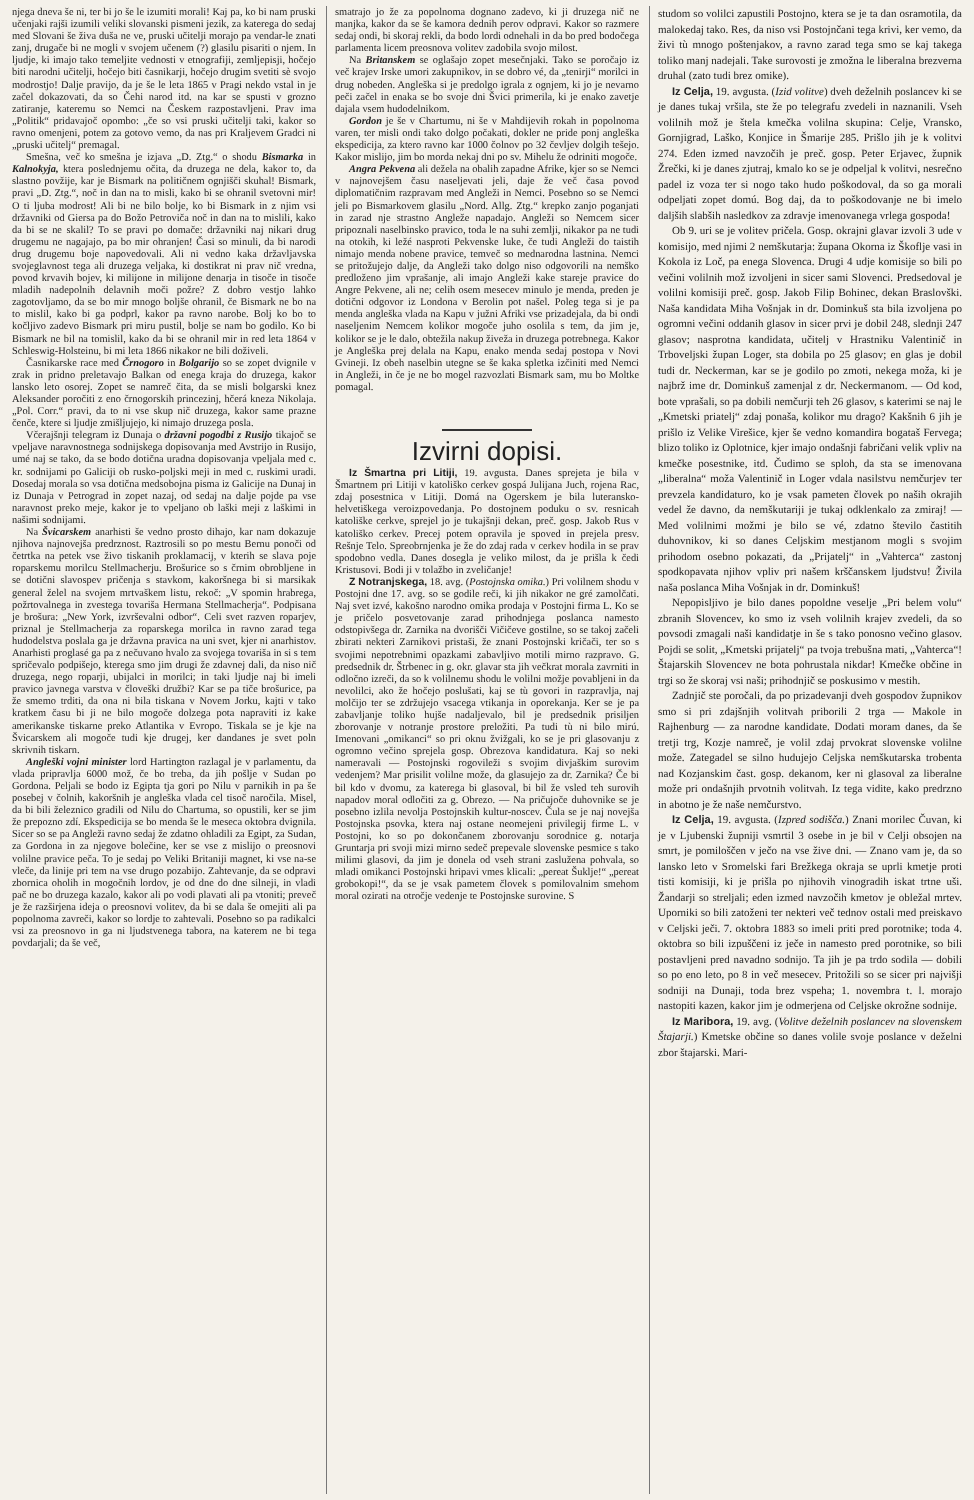njega dneva še ni, ter bi jo še le izumiti morali! Kaj pa, ko bi nam pruski učenjaki rajši izumili veliki slovanski pismeni jezik, za katerega do sedaj med Slovani še živa duša ne ve, pruski učitelji morajo pa vendar-le znati zanj, drugače bi ne mogli v svojem učenem (?) glasilu pisariti o njem. In ljudje, ki imajo tako temeljite vednosti v etnografiji, zemljepisji, hočejo biti narodni učitelji, hočejo biti časnikarji, hočejo drugim svetiti sè svojo modrostjo! Dalje pravijo, da je še le leta 1865 v Pragi nekdo vstal in je začel dokazovati, da so Čehi narod itd. na kar se spusti v grozno zatiranje, kateremu so Nemci na Českem razpostavljeni. Prav ima „Politik“ pridavajoč opombo: „če so vsi pruski učitelji taki, kakor so ravno omenjeni, potem za gotovo vemo, da nas pri Kraljevem Gradci ni „pruski učitelj“ premagal.
Smešna, več ko smešna je izjava „D. Ztg.“ o shodu Bismarka in Kalnokyja, ktera poslednjemu očita, da druzega ne dela, kakor to, da slastno povžije, kar je Bismark na političnem ognjišči skuhal! Bismark, pravi „D. Ztg.“, noč in dan na to misli, kako bi se ohranil svetovni mir! O ti ljuba modrost! Ali bi ne bilo bolje, ko bi Bismark in z njim vsi državniki od Giersa pa do Božo Petroviča noč in dan na to mislili, kako da bi se ne skalil? To se pravi po domače: državniki naj nikari drug drugemu ne nagajajo, pa bo mir ohranjen! Časi so minuli, da bi narodi drug drugemu boje napovedovali. Ali ni vedno kaka državljavska svojeglavnost tega ali druzega veljaka, ki dostikrat ni prav nič vredna, povod krvavih bojev, ki milijone in milijone denarja in tisoče in tisoče mladih nadepolnih delavnih moči požre? Z dobro vestjo lahko zagotovljamo, da se bo mir mnogo boljše ohranil, če Bismark ne bo na to mislil, kako bi ga podprl, kakor pa ravno narobe. Bolj ko bo to kočljivo zadevo Bismark pri miru pustil, bolje se nam bo godilo. Ko bi Bismark ne bil na tomislil, kako da bi se ohranil mir in red leta 1864 v Schleswig-Holsteinu, bi mi leta 1866 nikakor ne bili doživeli.
Časnikarske race med Črnogoro in Bolgarijo so se zopet dvignile v zrak in pridno preletavajo Balkan od enega kraja do druzega, kakor lansko leto osorej. Zopet se namreč čita, da se misli bolgarski knez Aleksander poročiti z eno črnogorskih princezinj, hčerá kneza Nikolaja. „Pol. Corr.“ pravi, da to ni vse skup nič druzega, kakor same prazne čenče, ktere si ljudje zmišljujejo, ki nimajo druzega posla.
Včerajšnji telegram iz Dunaja o državni pogodbi z Rusijo tikajoč se vpeljave naravnostnega sodnijskega dopisovanja med Avstrijo in Rusijo, umé naj se tako, da se bodo dotična uradna dopisovanja vpeljala med c. kr. sodnijami po Galiciji ob rusko-poljski meji in med c. ruskimi uradi. Dosedaj morala so vsa dotična medsobojna pisma iz Galicije na Dunaj in iz Dunaja v Petrograd in zopet nazaj, od sedaj na dalje pojde pa vse naravnost preko meje, kakor je to vpeljano ob laški meji z laškimi in našimi sodnijami.
Na Švicarskem anarhisti še vedno prosto dihajo, kar nam dokazuje njihova najnovejša predrznost. Raztrosili so po mestu Bernu ponoči od četrtka na petek vse živo tiskanih proklamacij, v kterih se slava poje roparskemu morilcu Stellmacherju. Brošurice so s črnim obrobljene in se dotični slavospev pričenja s stavkom, kakoršnega bi si marsikak general želel na svojem mrtvaškem listu, rekoč: „V spomin hrabrega, požrtovalnega in zvestega tovariša Hermana Stellmacherja“. Podpisana je brošura: „New York, izvrševalni odbor“. Celi svet razven roparjev, priznal je Stellmacherja za roparskega morilca in ravno zarad tega hudodelstva poslala ga je državna pravica na uni svet, kjer ni anarhistov. Anarhisti proglasé ga pa z nečuvano hvalo za svojega tovariša in si s tem spričevalo podpišejo, kterega smo jim drugi že zdavnej dali, da niso nič druzega, nego roparji, ubijalci in morilci; in taki ljudje naj bi imeli pravico javnega varstva v človeški družbi? Kar se pa tiče brošurice, pa že smemo trditi, da ona ni bila tiskana v Novem Jorku, kajti v tako kratkem času bi ji ne bilo mogoče dolzega pota napraviti iz kake amerikanske tiskarne preko Atlantika v Evropo. Tiskala se je kje na Švicarskem ali mogoče tudi kje drugej, ker dandanes je svet poln skrivnih tiskarn.
Angleški vojni minister lord Hartington razlagal je v parlamentu, da vlada pripravlja 6000 mož, če bo treba, da jih pošlje v Sudan po Gordona. Peljali se bodo iz Egipta tja gori po Nilu v parnikih in pa še posebej v čolnih, kakoršnih je angleška vlada cel tisoč naročila. Misel, da bi bili železnico gradili od Nilu do Chartuma, so opustili, ker se jim že prepozno zdí. Ekspedicija se bo menda še le meseca oktobra dvignila. Sicer so se pa Angleži ravno sedaj že zdatno ohladili za Egipt, za Sudan, za Gordona in za njegove bolečine, ker se vse z mislijo o preosnovi volilne pravice peča. To je sedaj po Veliki Britaniji magnet, ki vse na-se vleče, da linije pri tem na vse drugo pozabijo. Zahtevanje, da se odpravi zbornica oholih in mogočnih lordov, je od dne do dne silneji, in vladi pač ne bo druzega kazalo, kakor ali po vodi plavati ali pa vtoniti; preveč je že razširjena ideja o preosnovi volitev, da bi se dala še omejiti ali pa popolnoma zavreči, kakor so lordje to zahtevali. Posebno so pa radikalci vsi za preosnovo in ga ni ljudstvenega tabora, na katerem ne bi tega povdarjali; da še več,
smatrajo jo že za popolnoma dognano zadevo, ki ji druzega nič ne manjka, kakor da se še kamora dednih perov odpravi. Kakor so razmere sedaj ondi, bi skoraj rekli, da bodo lordi odnehali in da bo pred bodočega parlamenta licem preosnova volitev zadobila svojo milost.
Na Britanskem se oglašajo zopet mesečnjaki. Tako se poročajo iz več krajev Irske umori zakupnikov, in se dobro vé, da „tenirji“ morilci in drug nobeden. Angleška si je predolgo igrala z ognjem, ki jo je nevarno peči začel in enaka se bo svoje dni Švici primerila, ki je enako zavetje dajala vsem hudodelnikom.
Gordon je še v Chartumu, ni še v Mahdijevih rokah in popolnoma varen, ter misli ondi tako dolgo počakati, dokler ne pride ponj angleška ekspedicija, za ktero ravno kar 1000 čolnov po 32 čevljev dolgih tešejo. Kakor mislijo, jim bo morda nekaj dni po sv. Mihelu že odriniti mogoče.
Angra Pekvena ali dežela na obalih zapadne Afrike, kjer so se Nemci v najnovejšem času naseljevati jeli, daje že več časa povod diplomatičnim razpravam med Angleži in Nemci. Posebno so se Nemci jeli po Bismarkovem glasilu „Nord. Allg. Ztg.“ krepko zanjo poganjati in zarad nje strastno Angleže napadajo. Angleži so Nemcem sicer pripoznali naselbinsko pravico, toda le na suhi zemlji, nikakor pa ne tudi na otokih, ki ležé nasproti Pekvenske luke, če tudi Angleži do taistih nimajo menda nobene pravice, temveč so mednarodna lastnina. Nemci se pritožujejo dalje, da Angleži tako dolgo niso odgovorili na nemško predloženo jim vprašanje, ali imajo Angleži kake stareje pravice do Angre Pekvene, ali ne; celih osem mesecev minulo je menda, preden je dotični odgovor iz Londona v Berolin pot našel. Poleg tega si je pa menda angleška vlada na Kapu v južni Afriki vse prizadejala, da bi ondi naseljenim Nemcem kolikor mogoče juho osolila s tem, da jim je, kolikor se je le dalo, obtežila nakup živeža in druzega potrebnega. Kakor je Angleška prej delala na Kapu, enako menda sedaj postopa v Novi Gvineji. Iz obeh naselbin utegne se še kaka spletka izčiniti med Nemci in Angleži, in če je ne bo mogel razvozlati Bismark sam, mu bo Moltke pomagal.
Izvirni dopisi.
Iz Šmartna pri Litiji, 19. avgusta. Danes sprejeta je bila v Šmartnem pri Litiji v katoliško cerkev gospá Julijana Juch, rojena Rac, zdaj posestnica v Litiji. Domá na Ogerskem je bila luteransko-helvetiškega veroizpovedanja. Po dostojnem poduku o sv. resnicah katoliške cerkve, sprejel jo je tukajšnji dekan, preč. gosp. Jakob Rus v katoliško cerkev. Precej potem opravila je spoved in prejela presv. Rešnje Telo. Spreobrnjenka je že do zdaj rada v cerkev hodila in se prav spodobno vedla. Danes dosegla je veliko milost, da je prišla k čedi Kristusovi. Bodi ji v tolažbo in zveličanje!
Z Notranjskega, 18. avg. (Postojnska omika.) Pri volilnem shodu v Postojni dne 17. avg. so se godile reči, ki jih nikakor ne gré zamolčati. Naj svet izvé, kakošno narodno omika prodaja v Postojni firma L. Ko se je pričelo posvetovanje zarad prihodnjega poslanca namesto odstopivšega dr. Zarnika na dvorišči Vičičeve gostilne, so se takoj začeli zbirati nekteri Zarnikovi pristaši, že znani Postojnski kričači, ter so s svojimi nepotrebnimi opazkami zabavljivo motili mirno razpravo. G. predsednik dr. Štrbenec in g. okr. glavar sta jih večkrat morala zavrniti in odločno izreči, da so k volilnemu shodu le volilni možje povabljeni in da nevolilci, ako že hočejo poslušati, kaj se tù govori in razpravlja, naj molčijo ter se zdržujejo vsacega vtikanja in oporekanja. Ker se je pa zabavljanje toliko hujše nadaljevalo, bil je predsednik prisiljen zborovanje v notranje prostore preložiti. Pa tudi tù ni bilo mirú. Imenovani „omikanci“ so pri oknu žvižgali, ko se je pri glasovanju z ogromno večino sprejela gosp. Obrezova kandidatura. Kaj so neki nameravali — Postojnski rogovileži s svojim divjaškim surovim vedenjem? Mar prisilit volilne može, da glasujejo za dr. Zarnika? Če bi bil kdo v dvomu, za katerega bi glasoval, bi bil že vsled teh surovih napadov moral odločiti za g. Obrezo. — Na pričujoče duhovnike se je posebno izlila nevolja Postojnskih kultur-noscev. Čula se je naj novejša Postojnska psovka, ktera naj ostane neomejeni privilegij firme L. v Postojni, ko so po dokončanem zborovanju sorodnice g. notarja Gruntarja pri svoji mizi mirno sedeč prepevale slovenske pesmice s tako milimi glasovi, da jim je donela od vseh strani zaslužena pohvala, so mladi omikanci Postojnski hripavi vmes klicali: „pereat Šuklje!“ „pereat grobokopi!“, da se je vsak pametem človek s pomilovalnim smehom moral ozirati na otročje vedenje te Postojnske surovine. S
studom so volilci zapustili Postojno, ktera se je ta dan osramotila, da malokedaj tako. Res, da niso vsi Postojnčani tega krivi, ker vemo, da živi tù mnogo poštenjakov, a ravno zarad tega smo se kaj takega toliko manj nadejali. Take surovosti je zmožna le liberalna brezverna druhal (zato tudi brez omike).
Iz Celja, 19. avgusta. (Izid volitve) dveh deželnih poslancev ki se je danes tukaj vršila, ste že po telegrafu zvedeli in naznanili. Vseh volilnih mož je štela kmečka volilna skupina: Celje, Vransko, Gornjigrad, Laško, Konjice in Šmarije 285. Prišlo jih je k volitvi 274. Eden izmed navzočih je preč. gosp. Peter Erjavec, župnik Žrečki, ki je danes zjutraj, kmalo ko se je odpeljal k volitvi, nesrečno padel iz voza ter si nogo tako hudo poškodoval, da so ga morali odpeljati zopet domú. Bog daj, da to poškodovanje ne bi imelo daljših slabših nasledkov za zdravje imenovanega vrlega gospoda!
Ob 9. uri se je volitev pričela. Gosp. okrajni glavar izvoli 3 ude v komisijo, med njimi 2 nemškutarja: župana Okorna iz Škoflje vasi in Kokola iz Loč, pa enega Slovenca. Drugi 4 udje komisije so bili po večini volilnih mož izvoljeni in sicer sami Slovenci. Predsedoval je volilni komisiji preč. gosp. Jakob Filip Bohinec, dekan Braslovški. Naša kandidata Miha Vošnjak in dr. Dominkuš sta bila izvoljena po ogromni večini oddanih glasov in sicer prvi je dobil 248, slednji 247 glasov; nasprotna kandidata, učitelj v Hrastniku Valentinič in Trboveljski župan Loger, sta dobila po 25 glasov; en glas je dobil tudi dr. Neckerman, kar se je godilo po zmoti, nekega moža, ki je najbrž ime dr. Dominkuš zamenjal z dr. Neckermanom. — Od kod, bote vprašali, so pa dobili nemčurji teh 26 glasov, s katerimi se naj le „Kmetski priatelj“ zdaj ponaša, kolikor mu drago? Kakšnih 6 jih je prišlo iz Velike Virešice, kjer še vedno komandira bogataš Fervega; blizo toliko iz Oplotnice, kjer imajo ondašnji fabričani velik vpliv na kmečke posestnike, itd. Čudimo se sploh, da sta se imenovana „liberalna“ moža Valentinič in Loger vdala nasilstvu nemčurjev ter prevzela kandidaturo, ko je vsak pameten človek po naših okrajih vedel že davno, da nemškutariji je tukaj odklenkalo za zmiraj! — Med volilnimi možmi je bilo se vé, zdatno število častitih duhovnikov, ki so danes Celjskim mestjanom mogli s svojim prihodom osebno pokazati, da „Prijatelj“ in „Vahterca“ zastonj spodkopavata njihov vpliv pri našem krščanskem ljudstvu! Živila naša poslanca Miha Vošnjak in dr. Dominkuš!
Nepopisljivo je bilo danes popoldne veselje „Pri belem volu“ zbranih Slovencev, ko smo iz vseh volilnih krajev zvedeli, da so povsodi zmagali naši kandidatje in še s tako ponosno večino glasov. Pojdi se solit, „Kmetski prijatelj“ pa tvoja trebušna mati, „Vahterca“! Štajarskih Slovencev ne bota pohrustala nikdar! Kmečke občine in trgi so že skoraj vsi naši; prihodnjič se poskusimo v mestih.
Zadnjič ste poročali, da po prizadevanji dveh gospodov župnikov smo si pri zdajšnjih volitvah priborili 2 trga — Makole in Rajhenburg — za narodne kandidate. Dodati moram danes, da še tretji trg, Kozje namreč, je volil zdaj prvokrat slovenske volilne može. Zategadel se silno hudujejo Celjska nemškutarska trobenta nad Kozjanskim čast. gosp. dekanom, ker ni glasoval za liberalne može pri ondašnjih prvotnih volitvah. Iz tega vidite, kako predrzno in abotno je že naše nemčurstvo.
Iz Celja, 19. avgusta. (Izpred sodišča.) Znani morilec Čuvan, ki je v Ljubenski župniji vsmrtil 3 osebe in je bil v Celji obsojen na smrt, je pomiloščen v ječo na vse žive dni. — Znano vam je, da so lansko leto v Sromelski fari Brežkega okraja se uprli kmetje proti tisti komisiji, ki je prišla po njihovih vinogradih iskat trtne uši. Žandarji so streljali; eden izmed navzočih kmetov je obležal mrtev. Uporniki so bili zatoženi ter nekteri več tednov ostali med preiskavo v Celjski ječi. 7. oktobra 1883 so imeli priti pred porotnike; toda 4. oktobra so bili izpuščeni iz ječe in namesto pred porotnike, so bili postavljeni pred navadno sodnijo. Ta jih je pa trdo sodila — dobili so po eno leto, po 8 in več mesecev. Pritožili so se sicer pri najvišji sodniji na Dunaji, toda brez vspeha; 1. novembra t. l. morajo nastopiti kazen, kakor jim je odmerjena od Celjske okrožne sodnije.
Iz Maribora, 19. avg. (Volitve deželnih poslancev na slovenskem Štajarji.) Kmetske občine so danes volile svoje poslance v deželni zbor štajarski. Mari-